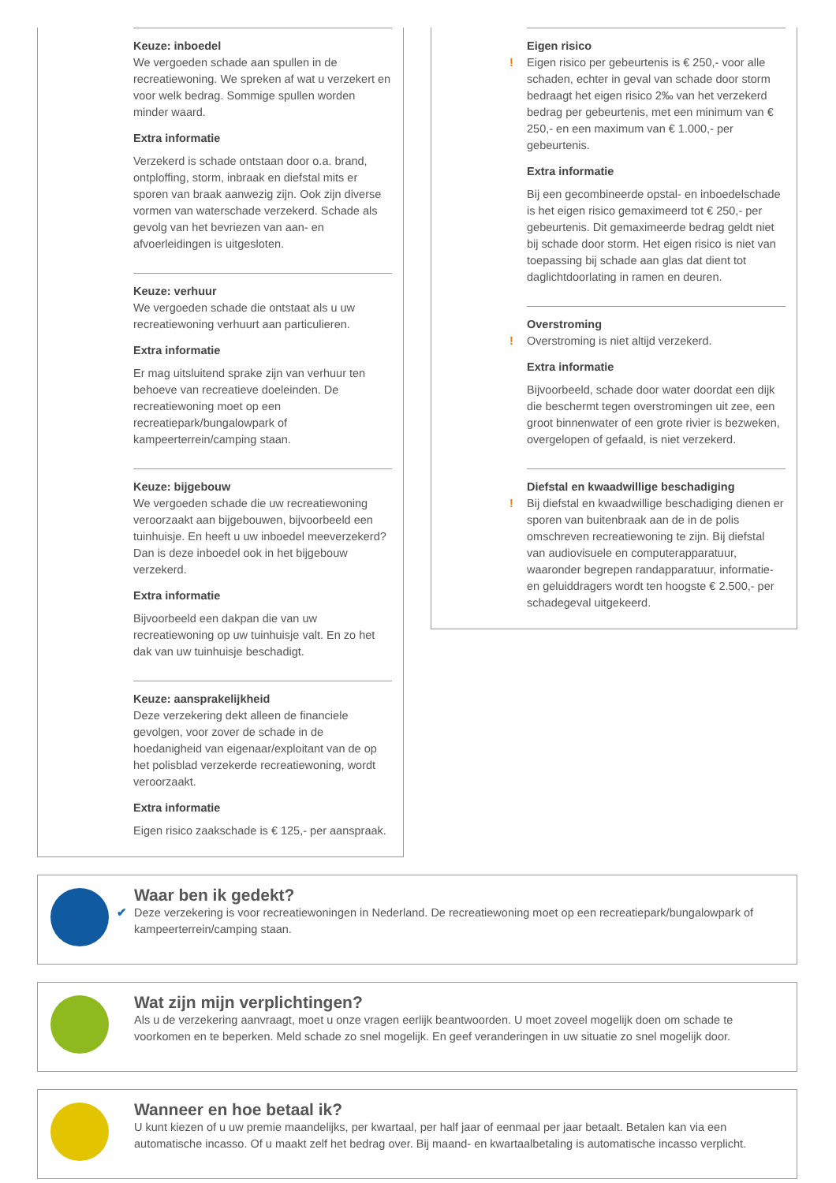Keuze: inboedel
We vergoeden schade aan spullen in de recreatiewoning. We spreken af wat u verzekert en voor welk bedrag. Sommige spullen worden minder waard.
Extra informatie
Verzekerd is schade ontstaan door o.a. brand, ontploffing, storm, inbraak en diefstal mits er sporen van braak aanwezig zijn. Ook zijn diverse vormen van waterschade verzekerd. Schade als gevolg van het bevriezen van aan- en afvoerleidingen is uitgesloten.
Keuze: verhuur
We vergoeden schade die ontstaat als u uw recreatiewoning verhuurt aan particulieren.
Extra informatie
Er mag uitsluitend sprake zijn van verhuur ten behoeve van recreatieve doeleinden. De recreatiewoning moet op een recreatiepark/bungalowpark of kampeerterrein/camping staan.
Keuze: bijgebouw
We vergoeden schade die uw recreatiewoning veroorzaakt aan bijgebouwen, bijvoorbeeld een tuinhuisje. En heeft u uw inboedel meeverzekerd? Dan is deze inboedel ook in het bijgebouw verzekerd.
Extra informatie
Bijvoorbeeld een dakpan die van uw recreatiewoning op uw tuinhuisje valt. En zo het dak van uw tuinhuisje beschadigt.
Keuze: aansprakelijkheid
Deze verzekering dekt alleen de financiele gevolgen, voor zover de schade in de hoedanigheid van eigenaar/exploitant van de op het polisblad verzekerde recreatiewoning, wordt veroorzaakt.
Extra informatie
Eigen risico zaakschade is € 125,- per aanspraak.
Eigen risico
! Eigen risico per gebeurtenis is € 250,- voor alle schaden, echter in geval van schade door storm bedraagt het eigen risico 2‰ van het verzekerd bedrag per gebeurtenis, met een minimum van € 250,- en een maximum van € 1.000,- per gebeurtenis.
Extra informatie
Bij een gecombineerde opstal- en inboedelschade is het eigen risico gemaximeerd tot € 250,- per gebeurtenis. Dit gemaximeerde bedrag geldt niet bij schade door storm. Het eigen risico is niet van toepassing bij schade aan glas dat dient tot daglichtdoorlating in ramen en deuren.
Overstroming
! Overstroming is niet altijd verzekerd.
Extra informatie
Bijvoorbeeld, schade door water doordat een dijk die beschermt tegen overstromingen uit zee, een groot binnenwater of een grote rivier is bezweken, overgelopen of gefaald, is niet verzekerd.
Diefstal en kwaadwillige beschadiging
! Bij diefstal en kwaadwillige beschadiging dienen er sporen van buitenbraak aan de in de polis omschreven recreatiewoning te zijn. Bij diefstal van audiovisuele en computerapparatuur, waaronder begrepen randapparatuur, informatie- en geluiddragers wordt ten hoogste € 2.500,- per schadegeval uitgekeerd.
Waar ben ik gedekt?
✔ Deze verzekering is voor recreatiewoningen in Nederland. De recreatiewoning moet op een recreatiepark/bungalowpark of kampeerterrein/camping staan.
Wat zijn mijn verplichtingen?
Als u de verzekering aanvraagt, moet u onze vragen eerlijk beantwoorden. U moet zoveel mogelijk doen om schade te voorkomen en te beperken. Meld schade zo snel mogelijk. En geef veranderingen in uw situatie zo snel mogelijk door.
Wanneer en hoe betaal ik?
U kunt kiezen of u uw premie maandelijks, per kwartaal, per half jaar of eenmaal per jaar betaalt. Betalen kan via een automatische incasso. Of u maakt zelf het bedrag over. Bij maand- en kwartaalbetaling is automatische incasso verplicht.